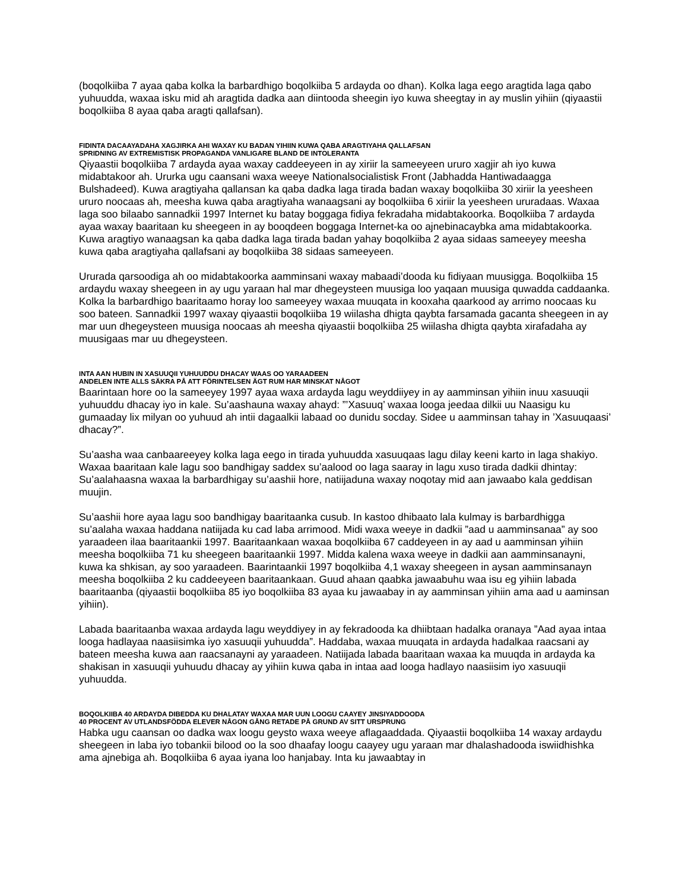(boqolkiiba 7 ayaa qaba kolka la barbardhigo boqolkiiba 5 ardayda oo dhan). Kolka laga eego aragtida laga qabo yuhuudda, waxaa isku mid ah aragtida dadka aan diintooda sheegin iyo kuwa sheegtay in ay muslin yihiin (qiyaastii boqolkiiba 8 ayaa qaba aragti qallafsan).
FIDINTA DACAAYADAHA XAGJIRKA AHI WAXAY KU BADAN YIHIIN KUWA QABA ARAGTIYAHA QALLAFSAN
SPRIDNING AV EXTREMISTISK PROPAGANDA VANLIGARE BLAND DE INTOLERANTA
Qiyaastii boqolkiiba 7 ardayda ayaa waxay caddeeyeen in ay xiriir la sameeyeen ururo xagjir ah iyo kuwa midabtakoor ah. Ururka ugu caansani waxa weeye Nationalsocialistisk Front (Jabhadda Hantiwadaagga Bulshadeed). Kuwa aragtiyaha qallansan ka qaba dadka laga tirada badan waxay boqolkiiba 30 xiriir la yeesheen ururo noocaas ah, meesha kuwa qaba aragtiyaha wanaagsani ay boqolkiiba 6 xiriir la yeesheen ururadaas. Waxaa laga soo bilaabo sannadkii 1997 Internet ku batay boggaga fidiya fekradaha midabtakoorka. Boqolkiiba 7 ardayda ayaa waxay baaritaan ku sheegeen in ay booqdeen boggaga Internet-ka oo ajnebinacaybka ama midabtakoorka. Kuwa aragtiyo wanaagsan ka qaba dadka laga tirada badan yahay boqolkiiba 2 ayaa sidaas sameeyey meesha kuwa qaba aragtiyaha qallafsani ay boqolkiiba 38 sidaas sameeyeen.
Ururada qarsoodiga ah oo midabtakoorka aamminsani waxay mabaadi’dooda ku fidiyaan muusigga. Boqolkiiba 15 ardaydu waxay sheegeen in ay ugu yaraan hal mar dhegeysteen muusiga loo yaqaan muusiga quwadda caddaanka. Kolka la barbardhigo baaritaamo horay loo sameeyey waxaa muuqata in kooxaha qaarkood ay arrimo noocaas ku soo bateen. Sannadkii 1997 waxay qiyaastii boqolkiiba 19 wiilasha dhigta qaybta farsamada gacanta sheegeen in ay mar uun dhegeysteen muusiga noocaas ah meesha qiyaastii boqolkiiba 25 wiilasha dhigta qaybta xirafadaha ay muusigaas mar uu dhegeysteen.
INTA AAN HUBIN IN XASUUQII YUHUUDDU DHACAY WAAS OO YARAADEEN
ANDELEN INTE ALLS SÄKRA PÅ ATT FÖRINTELSEN ÄGT RUM HAR MINSKAT NÅGOT
Baarintaan hore oo la sameeyey 1997 ayaa waxa ardayda lagu weyddiiyey in ay aamminsan yihiin inuu xasuuqii yuhuuddu dhacay iyo in kale. Su’aashauna waxay ahayd: ”’Xasuuq’ waxaa looga jeedaa dilkii uu Naasigu ku gumaaday lix milyan oo yuhuud ah intii dagaalkii labaad oo dunidu socday. Sidee u aamminsan tahay in ’Xasuuqaasi’ dhacay?”.
Su’aasha waa canbaareeyey kolka laga eego in tirada yuhuudda xasuuqaas lagu dilay keeni karto in laga shakiyo. Waxaa baaritaan kale lagu soo bandhigay saddex su’aalood oo laga saaray in lagu xuso tirada dadkii dhintay: Su’aalahaasna waxaa la barbardhigay su’aashii hore, natiijaduna waxay noqotay mid aan jawaabo kala geddisan muujin.
Su’aashii hore ayaa lagu soo bandhigay baaritaanka cusub. In kastoo dhibaato lala kulmay is barbardhigga su’aalaha waxaa haddana natiijada ku cad laba arrimood. Midi waxa weeye in dadkii ”aad u aamminsanaa” ay soo yaraadeen ilaa baaritaankii 1997. Baaritaankaan waxaa boqolkiiba 67 caddeyeen in ay aad u aamminsan yihiin meesha boqolkiiba 71 ku sheegeen baaritaankii 1997. Midda kalena waxa weeye in dadkii aan aamminsanayni, kuwa ka shkisan, ay soo yaraadeen. Baarintaankii 1997 boqolkiiba 4,1 waxay sheegeen in aysan aamminsanayn meesha boqolkiiba 2 ku caddeeyeen baaritaankaan. Guud ahaan qaabka jawaabuhu waa isu eg yihiin labada baaritaanba (qiyaastii boqolkiiba 85 iyo boqolkiiba 83 ayaa ku jawaabay in ay aamminsan yihiin ama aad u aaminsan yihiin).
Labada baaritaanba waxaa ardayda lagu weyddiyey in ay fekradooda ka dhiibtaan hadalka oranaya ”Aad ayaa intaa looga hadlayaa naasiisimka iyo xasuuqii yuhuudda”. Haddaba, waxaa muuqata in ardayda hadalkaa raacsani ay bateen meesha kuwa aan raacsanayni ay yaraadeen. Natiijada labada baaritaan waxaa ka muuqda in ardayda ka shakisan in xasuuqii yuhuudu dhacay ay yihiin kuwa qaba in intaa aad looga hadlayo naasiisim iyo xasuuqii yuhuudda.
BOQOLKIIBA 40 ARDAYDA DIBEDDA KU DHALATAY WAXAA MAR UUN LOOGU CAAYEY JINSIYADDOODA
40 PROCENT AV UTLANDSFÖDDA ELEVER NÅGON GÅNG RETADE PÅ GRUND AV SITT URSPRUNG
Habka ugu caansan oo dadka wax loogu geysto waxa weeye aflagaaddada. Qiyaastii boqolkiiba 14 waxay ardaydu sheegeen in laba iyo tobankii bilood oo la soo dhaafay loogu caayey ugu yaraan mar dhalashadooda iswiidhishka ama ajnebiga ah. Boqolkiiba 6 ayaa iyana loo hanjabay. Inta ku jawaabtay in